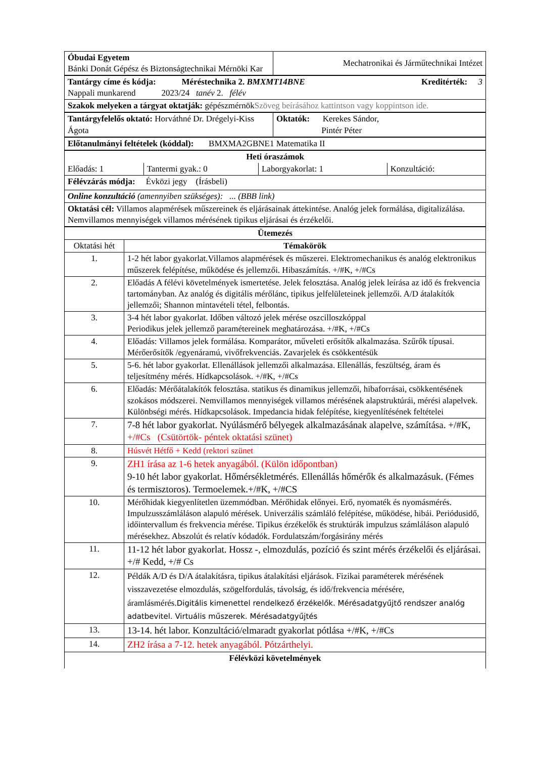| Óbudai Egyetem Bánki Donát Gépész és Biztonságtechnikai Mérnöki Kar | Mechatronikai és Járműtechnikai Intézet |
| Tantárgy címe és kódja: Méréstechnika 2. BMXMT14BNE Kreditérték: 3 Nappali munkarend 2023/24 tanév 2. félév |
| Szakok melyeken a tárgyat oktatják: gépészmérnök Szöveg beírásához kattintson vagy koppintson ide. |
| Tantárgyfelelős oktató: Horváthné Dr. Drégelyi-Kiss Ágota | Oktatók: Kerekes Sándor, Pintér Péter |
| Előtanulmányi feltételek (kóddal): BMXMA2GBNE1 Matematika II |
| Heti óraszámok | | | |
| Előadás: 1 | Tantermi gyak.: 0 | Laborgyakorlat: 1 | Konzultáció: |
| Félévzárás módja: Évközi jegy (Írásbeli) | | | |
| Online konzultáció (amennyiben szükséges): ... (BBB link) | | | |
| Oktatási cél: Villamos alapmérések műszereinek és eljárásainak áttekintése. Analóg jelek formálása, digitalizálása. Nemvillamos mennyiségek villamos mérésének tipikus eljárásai és érzékelői. | | | |
| Ütemezés | |
| Oktatási hét | Témakörök |
| 1. | 1-2 hét labor gyakorlat.Villamos alapmérések és műszerei. Elektromechanikus és analóg elektronikus műszerek felépítése, működése és jellemzői. Hibaszámítás. +/#K, +/#Cs |
| 2. | Előadás A félévi követelmények ismertetése. Jelek felosztása. Analóg jelek leírása az idő és frekvencia tartományban. Az analóg és digitális mérőlánc, tipikus jelfelületeinek jellemzői. A/D átalakítók jellemzői; Shannon mintavételi tétel, felbontás. |
| 3. | 3-4 hét labor gyakorlat. Időben változó jelek mérése oszcilloszkóppal Periodikus jelek jellemző paramétereinek meghatározása. +/#K, +/#Cs |
| 4. | Előadás: Villamos jelek formálása. Komparátor, műveleti erősítők alkalmazása. Szűrők típusai. Mérőerősítők /egyenáramú, vivőfrekvenciás. Zavarjelek és csökkentésük |
| 5. | 5-6. hét labor gyakorlat. Ellenállások jellemzői alkalmazása. Ellenállás, feszültség, áram és teljesítmény mérés. Hídkapcsolások. +/#K, +/#Cs |
| 6. | Előadás: Mérőátalakítók felosztása. statikus és dinamikus jellemzői, hibaforrásai, csökkentésének szokásos módszerei. Nemvillamos mennyiségek villamos mérésének alapstruktúrái, mérési alapelvek. Különbségi mérés. Hídkapcsolások. Impedancia hidak felépítése, kiegyenlítésének feltételei |
| 7. | 7-8 hét labor gyakorlat. Nyúlásmérő bélyegek alkalmazásának alapelve, számítása. +/#K, +/#Cs (Csütörtök- péntek oktatási szünet) |
| 8. | Húsvét Hétfő + Kedd (rektori szünet |
| 9. | ZH1 írása az 1-6 hetek anyagából. (Külön időpontban) 9-10 hét labor gyakorlat. Hőmérsékletmérés. Ellenállás hőmérők és alkalmazásuk. (Fémes és termisztoros). Termoelemek.+/#K, +/#CS |
| 10. | Mérőhidak kiegyenlítetlen üzemmódban. Mérőhidak előnyei. Erő, nyomaték és nyomásmérés. Impulzusszámláláson alapuló mérések. Univerzális számláló felépítése, működése, hibái. Periódusidő, időintervallum és frekvencia mérése. Tipikus érzékelők és struktúrák impulzus számláláson alapuló mérésekhez. Abszolút és relatív kódadók. Fordulatszám/forgásirány mérés |
| 11. | 11-12 hét labor gyakorlat. Hossz -, elmozdulás, pozíció és szint mérés érzékelői és eljárásai. +/# Kedd, +/# Cs |
| 12. | Példák A/D és D/A átalakításra, tipikus átalakítási eljárások. Fizikai paraméterek mérésének visszavezetése elmozdulás, szögelfordulás, távolság, és idő/frekvencia mérésére, áramlásmérés. Digitális kimenettel rendelkező érzékelők. Mérésadatgyűjtő rendszer analóg adatbevitel. Virtuális műszerek. Mérésadatgyűjtés |
| 13. | 13-14. hét labor. Konzultáció/elmaradt gyakorlat pótlása +/#K, +/#Cs |
| 14. | ZH2 írása a 7-12. hetek anyagából. Pótzárthelyi. |
| Félévközi követelmények | |